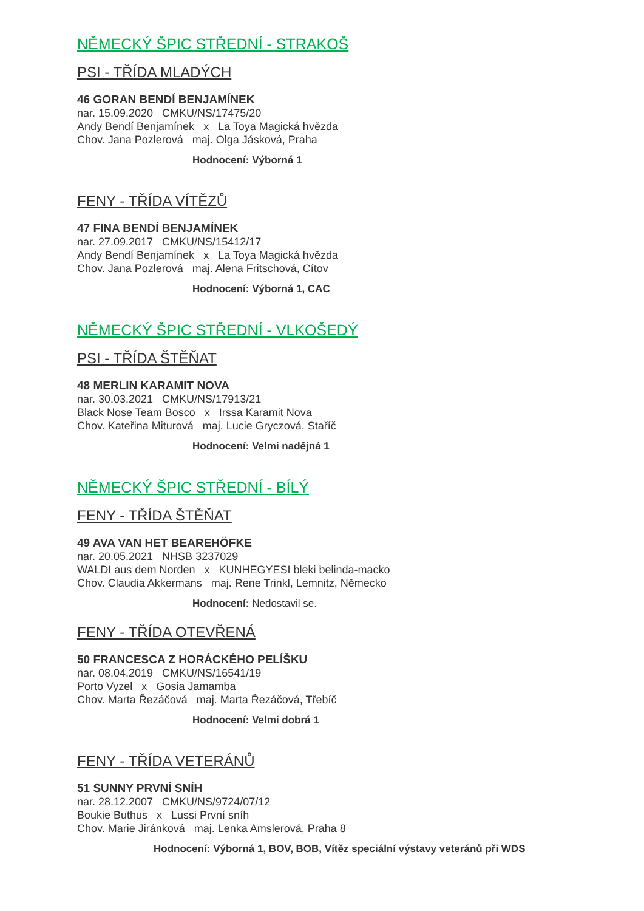NĚMECKÝ ŠPIC STŘEDNÍ - STRAKOŠ
PSI - TŘÍDA MLADÝCH
46 GORAN BENDÍ BENJAMÍNEK
nar. 15.09.2020 CMKU/NS/17475/20
Andy Bendí Benjamínek x La Toya Magická hvězda
Chov. Jana Pozlerová maj. Olga Jásková, Praha
Hodnocení: Výborná 1
FENY - TŘÍDA VÍTĚZŮ
47 FINA BENDÍ BENJAMÍNEK
nar. 27.09.2017 CMKU/NS/15412/17
Andy Bendí Benjamínek x La Toya Magická hvězda
Chov. Jana Pozlerová maj. Alena Fritschová, Cítov
Hodnocení: Výborná 1, CAC
NĚMECKÝ ŠPIC STŘEDNÍ - VLKOŠEDÝ
PSI - TŘÍDA ŠTĚŇAT
48 MERLIN KARAMIT NOVA
nar. 30.03.2021 CMKU/NS/17913/21
Black Nose Team Bosco x Irssa Karamit Nova
Chov. Kateřina Miturová maj. Lucie Gryczová, Staříč
Hodnocení: Velmi nadějná 1
NĚMECKÝ ŠPIC STŘEDNÍ - BÍLÝ
FENY - TŘÍDA ŠTĚŇAT
49 AVA VAN HET BEAREHÖFKE
nar. 20.05.2021 NHSB 3237029
WALDI aus dem Norden x KUNHEGYESI bleki belinda-macko
Chov. Claudia Akkermans maj. Rene Trinkl, Lemnitz, Německo
Hodnocení: Nedostavil se.
FENY - TŘÍDA OTEVŘENÁ
50 FRANCESCA Z HORÁCKÉHO PELÍŠKU
nar. 08.04.2019 CMKU/NS/16541/19
Porto Vyzel x Gosia Jamamba
Chov. Marta Řezáčová maj. Marta Řezáčová, Třebíč
Hodnocení: Velmi dobrá 1
FENY - TŘÍDA VETERÁNŮ
51 SUNNY PRVNÍ SNÍH
nar. 28.12.2007 CMKU/NS/9724/07/12
Boukie Buthus x Lussi První sníh
Chov. Marie Jiránková maj. Lenka Amslerová, Praha 8
Hodnocení: Výborná 1, BOV, BOB, Vítěz speciální výstavy veteránů při WDS